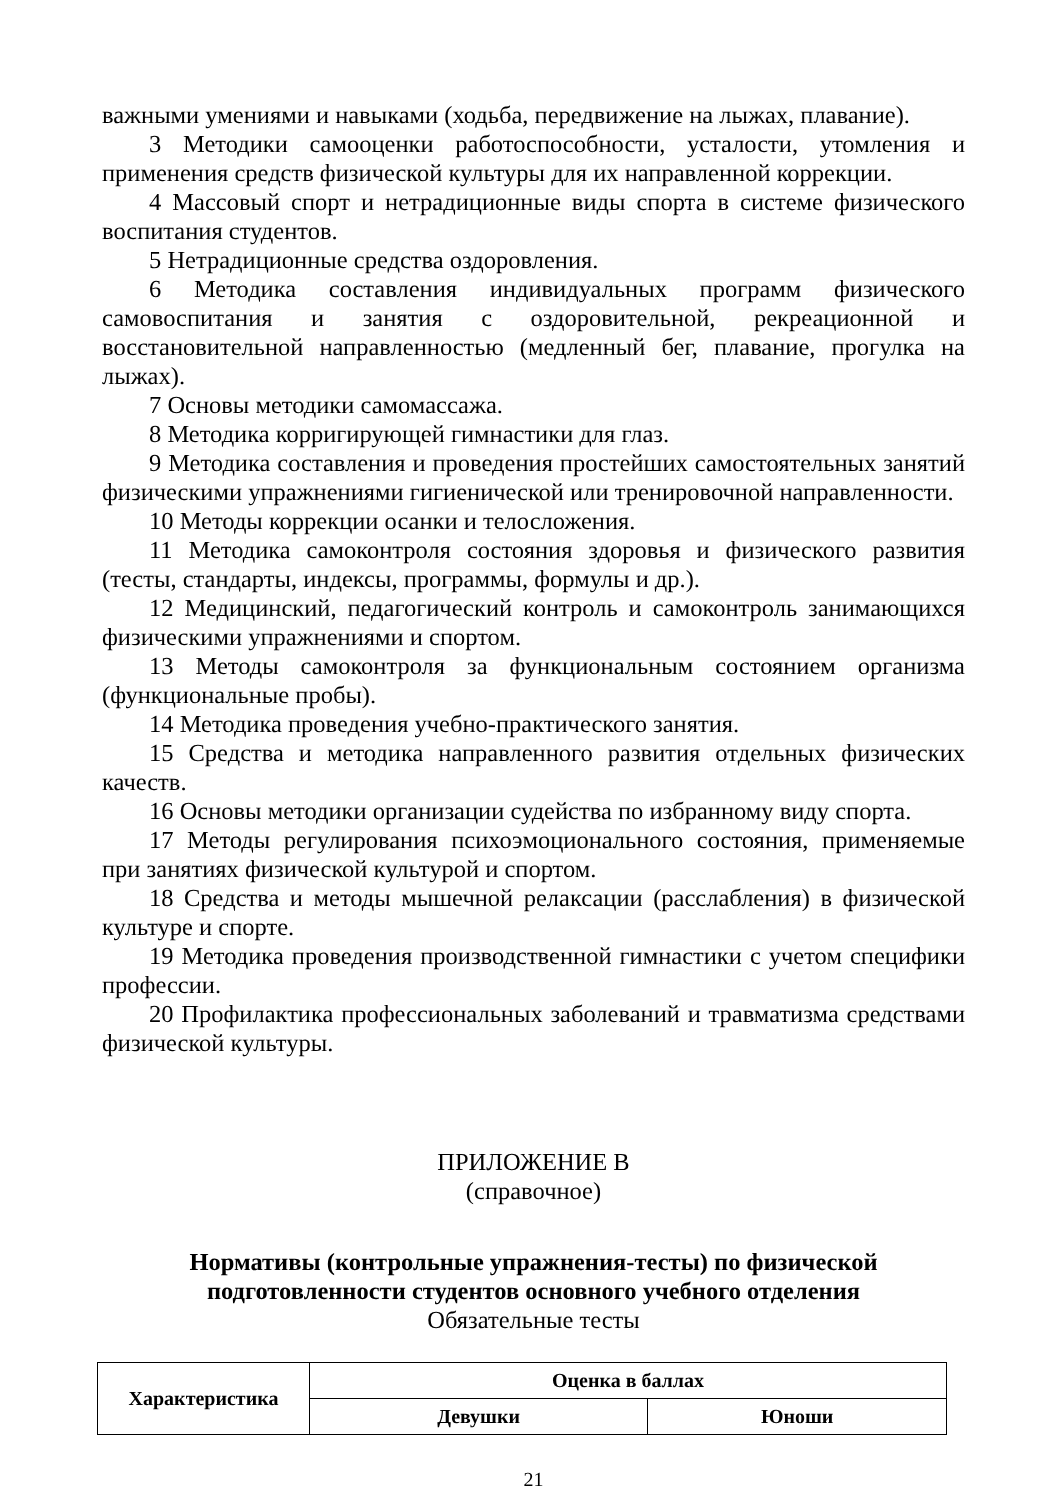важными умениями и навыками (ходьба, передвижение на лыжах, плавание).
3 Методики самооценки работоспособности, усталости, утомления и применения средств физической культуры для их направленной коррекции.
4 Массовый спорт и нетрадиционные виды спорта в системе физического воспитания студентов.
5 Нетрадиционные средства оздоровления.
6 Методика составления индивидуальных программ физического самовоспитания и занятия с оздоровительной, рекреационной и восстановительной направленностью (медленный бег, плавание, прогулка на лыжах).
7 Основы методики самомассажа.
8 Методика корригирующей гимнастики для глаз.
9 Методика составления и проведения простейших самостоятельных занятий физическими упражнениями гигиенической или тренировочной направленности.
10 Методы коррекции осанки и телосложения.
11 Методика самоконтроля состояния здоровья и физического развития (тесты, стандарты, индексы, программы, формулы и др.).
12 Медицинский, педагогический контроль и самоконтроль занимающихся физическими упражнениями и спортом.
13 Методы самоконтроля за функциональным состоянием организма (функциональные пробы).
14 Методика проведения учебно-практического занятия.
15 Средства и методика направленного развития отдельных физических качеств.
16 Основы методики организации судейства по избранному виду спорта.
17 Методы регулирования психоэмоционального состояния, применяемые при занятиях физической культурой и спортом.
18 Средства и методы мышечной релаксации (расслабления) в физической культуре и спорте.
19 Методика проведения производственной гимнастики с учетом специфики профессии.
20 Профилактика профессиональных заболеваний и травматизма средствами физической культуры.
ПРИЛОЖЕНИЕ В
(справочное)
Нормативы (контрольные упражнения-тесты) по физической подготовленности студентов основного учебного отделения
Обязательные тесты
| Характеристика | Оценка в баллах | |
| --- | --- | --- |
| | Девушки | Юноши |
21